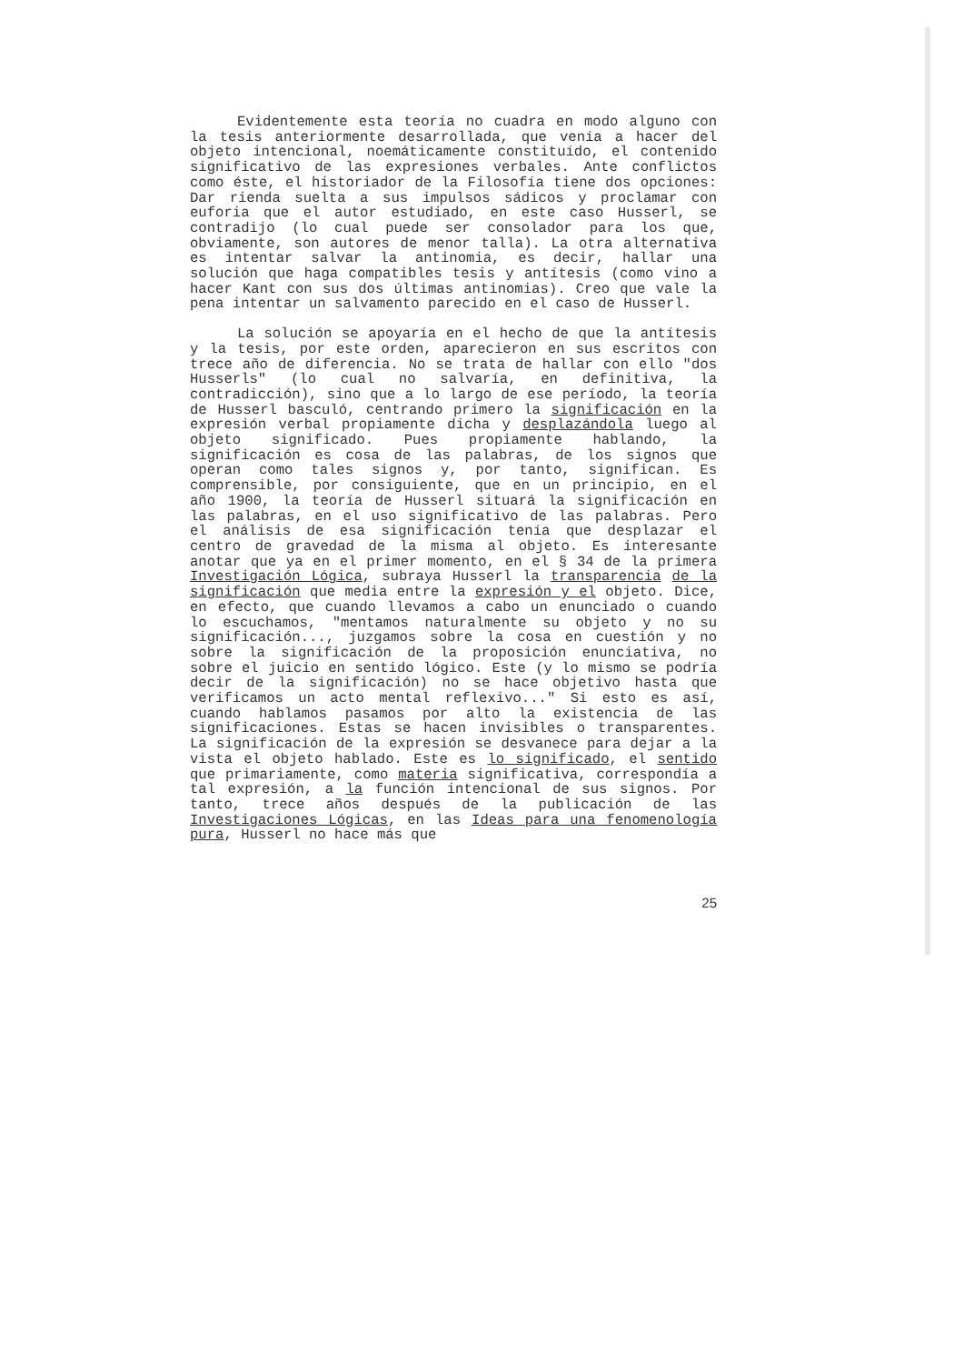Evidentemente esta teoría no cuadra en modo alguno con la tesis anteriormente desarrollada, que venía a hacer del objeto intencional, noemáticamente constituído, el contenido significativo de las expresiones verbales. Ante conflictos como éste, el historiador de la Filosofía tiene dos opciones: Dar rienda suelta a sus impulsos sádicos y proclamar con euforia que el autor estudiado, en este caso Husserl, se contradijo (lo cual puede ser consolador para los que, obviamente, son autores de menor talla). La otra alternativa es intentar salvar la antinomia, es decir, hallar una solución que haga compatibles tesis y antítesis (como vino a hacer Kant con sus dos últimas antinomias). Creo que vale la pena intentar un salvamento parecido en el caso de Husserl.
La solución se apoyaría en el hecho de que la antítesis y la tesis, por este orden, aparecieron en sus escritos con trece año de diferencia. No se trata de hallar con ello "dos Husserls" (lo cual no salvaría, en definitiva, la contradicción), sino que a lo largo de ese período, la teoría de Husserl basculó, centrando primero la significación en la expresión verbal propiamente dicha y desplazándola luego al objeto significado. Pues propiamente hablando, la significación es cosa de las palabras, de los signos que operan como tales signos y, por tanto, significan. Es comprensible, por consiguiente, que en un principio, en el año 1900, la teoría de Husserl situará la significación en las palabras, en el uso significativo de las palabras. Pero el análisis de esa significación tenía que desplazar el centro de gravedad de la misma al objeto. Es interesante anotar que ya en el primer momento, en el § 34 de la primera Investigación Lógica, subraya Husserl la transparencia de la significación que media entre la expresión y el objeto. Dice, en efecto, que cuando llevamos a cabo un enunciado o cuando lo escuchamos, "mentamos naturalmente su objeto y no su significación..., juzgamos sobre la cosa en cuestión y no sobre la significación de la proposición enunciativa, no sobre el juicio en sentido lógico. Este (y lo mismo se podría decir de la significación) no se hace objetivo hasta que verificamos un acto mental reflexivo..." Si esto es así, cuando hablamos pasamos por alto la existencia de las significaciones. Estas se hacen invisibles o transparentes. La significación de la expresión se desvanece para dejar a la vista el objeto hablado. Este es lo significado, el sentido que primariamente, como materia significativa, correspondía a tal expresión, a la función intencional de sus signos. Por tanto, trece años después de la publicación de las Investigaciones Lógicas, en las Ideas para una fenomenología pura, Husserl no hace más que
25